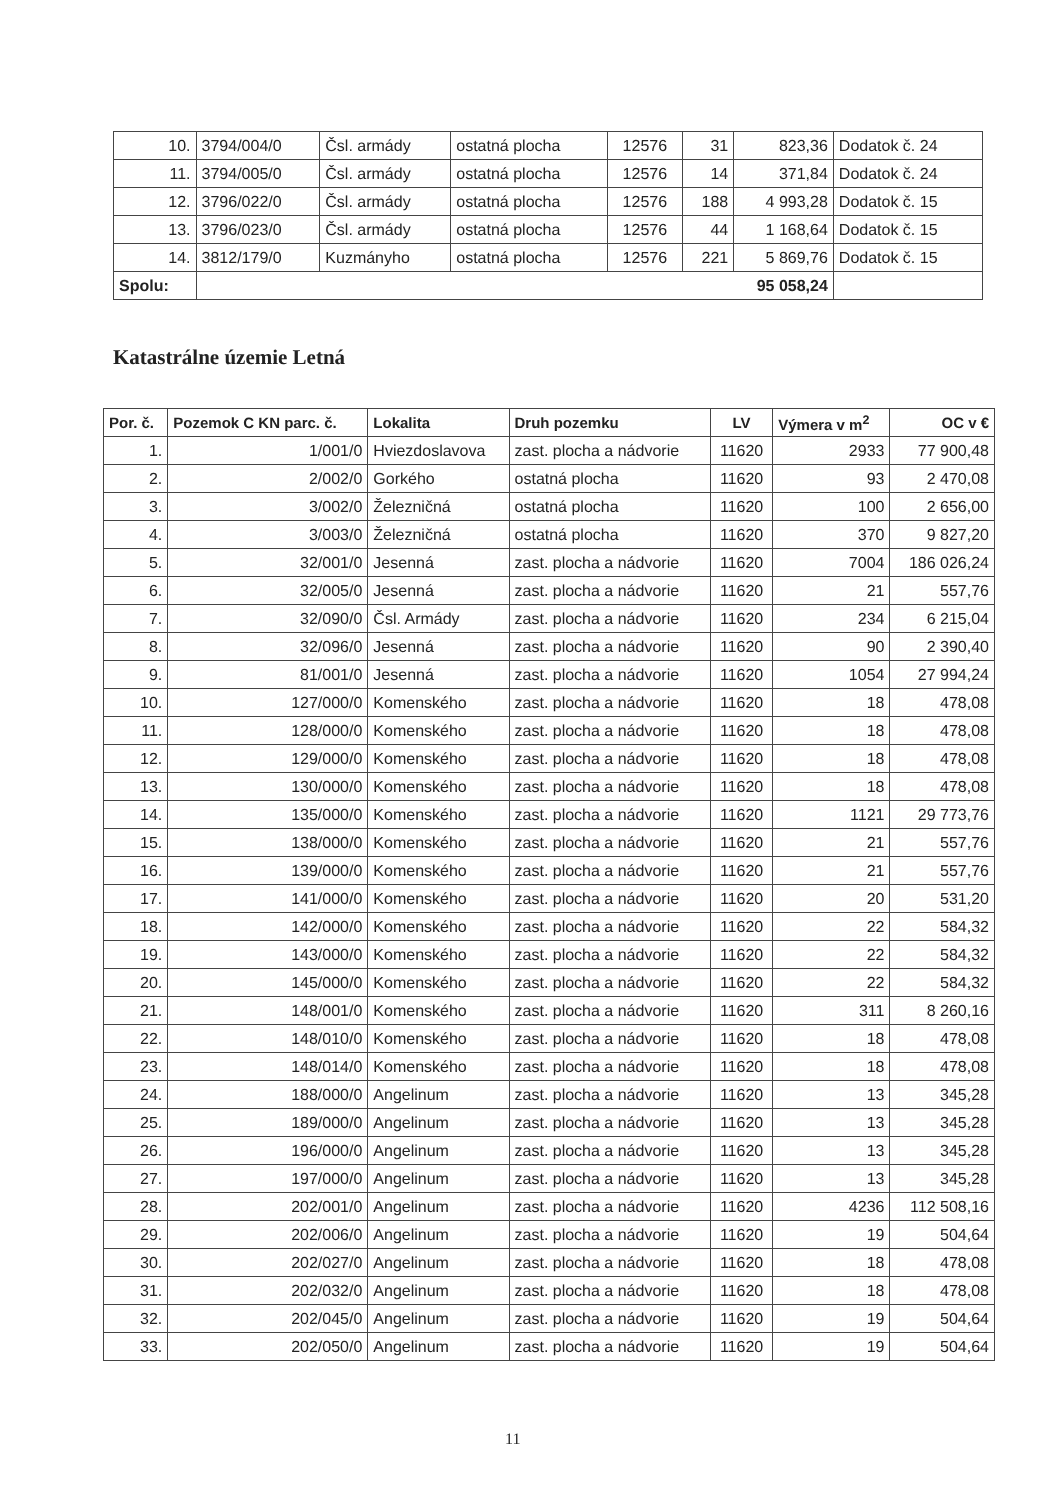| 10. | 3794/004/0 | Čsl. armády | ostatná plocha | 12576 | 31 | 823,36 | Dodatok č. 24 |
| 11. | 3794/005/0 | Čsl. armády | ostatná plocha | 12576 | 14 | 371,84 | Dodatok č. 24 |
| 12. | 3796/022/0 | Čsl. armády | ostatná plocha | 12576 | 188 | 4 993,28 | Dodatok č. 15 |
| 13. | 3796/023/0 | Čsl. armády | ostatná plocha | 12576 | 44 | 1 168,64 | Dodatok č. 15 |
| 14. | 3812/179/0 | Kuzmányho | ostatná plocha | 12576 | 221 | 5 869,76 | Dodatok č. 15 |
| Spolu: | 95 058,24 | | | | | | |
Katastrálne územie Letná
| Por. č. | Pozemok C KN parc. č. | Lokalita | Druh pozemku | LV | Výmera v m<sup>2</sup> | OC v € |
| --- | --- | --- | --- | --- | --- | --- |
| 1. | 1/001/0 | Hviezdoslavova | zast. plocha a nádvorie | 11620 | 2933 | 77 900,48 |
| 2. | 2/002/0 | Gorkého | ostatná plocha | 11620 | 93 | 2 470,08 |
| 3. | 3/002/0 | Železničná | ostatná plocha | 11620 | 100 | 2 656,00 |
| 4. | 3/003/0 | Železničná | ostatná plocha | 11620 | 370 | 9 827,20 |
| 5. | 32/001/0 | Jesenná | zast. plocha a nádvorie | 11620 | 7004 | 186 026,24 |
| 6. | 32/005/0 | Jesenná | zast. plocha a nádvorie | 11620 | 21 | 557,76 |
| 7. | 32/090/0 | Čsl. Armády | zast. plocha a nádvorie | 11620 | 234 | 6 215,04 |
| 8. | 32/096/0 | Jesenná | zast. plocha a nádvorie | 11620 | 90 | 2 390,40 |
| 9. | 81/001/0 | Jesenná | zast. plocha a nádvorie | 11620 | 1054 | 27 994,24 |
| 10. | 127/000/0 | Komenského | zast. plocha a nádvorie | 11620 | 18 | 478,08 |
| 11. | 128/000/0 | Komenského | zast. plocha a nádvorie | 11620 | 18 | 478,08 |
| 12. | 129/000/0 | Komenského | zast. plocha a nádvorie | 11620 | 18 | 478,08 |
| 13. | 130/000/0 | Komenského | zast. plocha a nádvorie | 11620 | 18 | 478,08 |
| 14. | 135/000/0 | Komenského | zast. plocha a nádvorie | 11620 | 1121 | 29 773,76 |
| 15. | 138/000/0 | Komenského | zast. plocha a nádvorie | 11620 | 21 | 557,76 |
| 16. | 139/000/0 | Komenského | zast. plocha a nádvorie | 11620 | 21 | 557,76 |
| 17. | 141/000/0 | Komenského | zast. plocha a nádvorie | 11620 | 20 | 531,20 |
| 18. | 142/000/0 | Komenského | zast. plocha a nádvorie | 11620 | 22 | 584,32 |
| 19. | 143/000/0 | Komenského | zast. plocha a nádvorie | 11620 | 22 | 584,32 |
| 20. | 145/000/0 | Komenského | zast. plocha a nádvorie | 11620 | 22 | 584,32 |
| 21. | 148/001/0 | Komenského | zast. plocha a nádvorie | 11620 | 311 | 8 260,16 |
| 22. | 148/010/0 | Komenského | zast. plocha a nádvorie | 11620 | 18 | 478,08 |
| 23. | 148/014/0 | Komenského | zast. plocha a nádvorie | 11620 | 18 | 478,08 |
| 24. | 188/000/0 | Angelinum | zast. plocha a nádvorie | 11620 | 13 | 345,28 |
| 25. | 189/000/0 | Angelinum | zast. plocha a nádvorie | 11620 | 13 | 345,28 |
| 26. | 196/000/0 | Angelinum | zast. plocha a nádvorie | 11620 | 13 | 345,28 |
| 27. | 197/000/0 | Angelinum | zast. plocha a nádvorie | 11620 | 13 | 345,28 |
| 28. | 202/001/0 | Angelinum | zast. plocha a nádvorie | 11620 | 4236 | 112 508,16 |
| 29. | 202/006/0 | Angelinum | zast. plocha a nádvorie | 11620 | 19 | 504,64 |
| 30. | 202/027/0 | Angelinum | zast. plocha a nádvorie | 11620 | 18 | 478,08 |
| 31. | 202/032/0 | Angelinum | zast. plocha a nádvorie | 11620 | 18 | 478,08 |
| 32. | 202/045/0 | Angelinum | zast. plocha a nádvorie | 11620 | 19 | 504,64 |
| 33. | 202/050/0 | Angelinum | zast. plocha a nádvorie | 11620 | 19 | 504,64 |
11